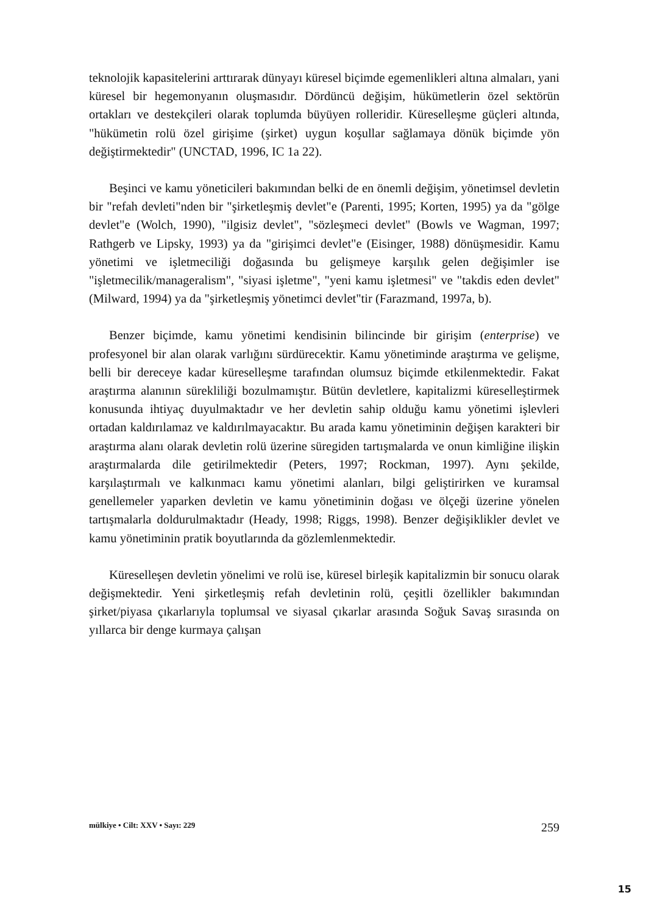teknolojik kapasitelerini arttırarak dünyayı küresel biçimde egemenlikleri altına almaları, yani küresel bir hegemonyanın oluşmasıdır. Dördüncü değişim, hükümetlerin özel sektörün ortakları ve destekçileri olarak toplumda büyüyen rolleridir. Küreselleşme güçleri altında, "hükümetin rolü özel girişime (şirket) uygun koşullar sağlamaya dönük biçimde yön değiştirmektedir" (UNCTAD, 1996, IC 1a 22).
Beşinci ve kamu yöneticileri bakımından belki de en önemli değişim, yönetimsel devletin bir "refah devleti"nden bir "şirketleşmiş devlet"e (Parenti, 1995; Korten, 1995) ya da "gölge devlet"e (Wolch, 1990), "ilgisiz devlet", "sözleşmeci devlet" (Bowls ve Wagman, 1997; Rathgerb ve Lipsky, 1993) ya da "girişimci devlet"e (Eisinger, 1988) dönüşmesidir. Kamu yönetimi ve işletmeciliği doğasında bu gelişmeye karşılık gelen değişimler ise "işletmecilik/manageralism", "siyasi işletme", "yeni kamu işletmesi" ve "takdis eden devlet" (Milward, 1994) ya da "şirketleşmiş yönetimci devlet"tir (Farazmand, 1997a, b).
Benzer biçimde, kamu yönetimi kendisinin bilincinde bir girişim (enterprise) ve profesyonel bir alan olarak varlığını sürdürecektir. Kamu yönetiminde araştırma ve gelişme, belli bir dereceye kadar küreselleşme tarafından olumsuz biçimde etkilenmektedir. Fakat araştırma alanının sürekliliği bozulmamıştır. Bütün devletlere, kapitalizmi küreselleştirmek konusunda ihtiyaç duyulmaktadır ve her devletin sahip olduğu kamu yönetimi işlevleri ortadan kaldırılamaz ve kaldırılmayacaktır. Bu arada kamu yönetiminin değişen karakteri bir araştırma alanı olarak devletin rolü üzerine süregiden tartışmalarda ve onun kimliğine ilişkin araştırmalarda dile getirilmektedir (Peters, 1997; Rockman, 1997). Aynı şekilde, karşılaştırmalı ve kalkınmacı kamu yönetimi alanları, bilgi geliştirirken ve kuramsal genellemeler yaparken devletin ve kamu yönetiminin doğası ve ölçeği üzerine yönelen tartışmalarla doldurulmaktadır (Heady, 1998; Riggs, 1998). Benzer değişiklikler devlet ve kamu yönetiminin pratik boyutlarında da gözlemlenmektedir.
Küreselleşen devletin yönelimi ve rolü ise, küresel birleşik kapitalizmin bir sonucu olarak değişmektedir. Yeni şirketleşmiş refah devletinin rolü, çeşitli özellikler bakımından şirket/piyasa çıkarlarıyla toplumsal ve siyasal çıkarlar arasında Soğuk Savaş sırasında on yıllarca bir denge kurmaya çalışan
mülkiye • Cilt: XXV • Sayı: 229 259
15